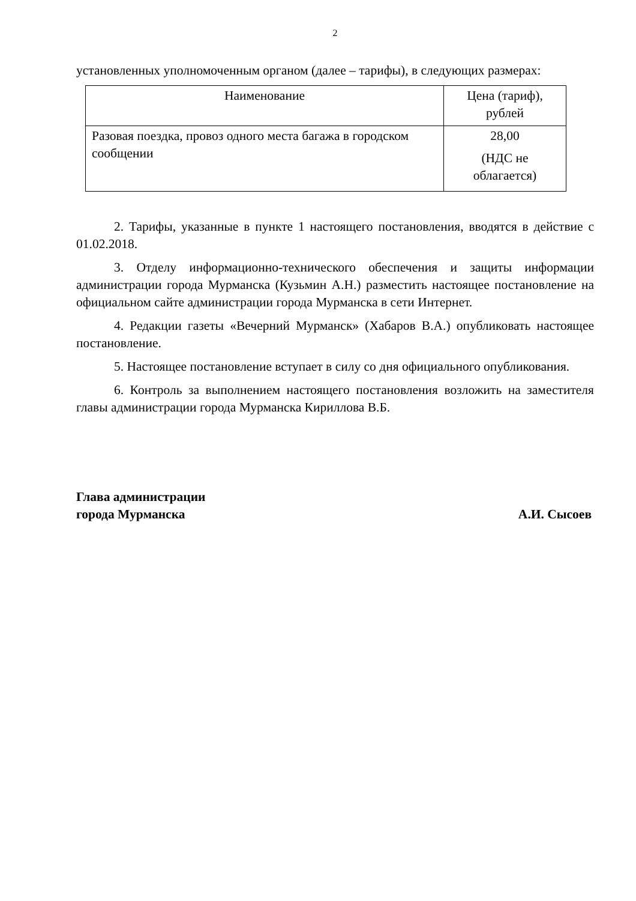2
установленных уполномоченным органом (далее – тарифы), в следующих размерах:
| Наименование | Цена (тариф), рублей |
| --- | --- |
| Разовая поездка, провоз одного места багажа в городском сообщении | 28,00 (НДС не облагается) |
2. Тарифы, указанные в пункте 1 настоящего постановления, вводятся в действие с 01.02.2018.
3. Отделу информационно-технического обеспечения и защиты информации администрации города Мурманска (Кузьмин А.Н.) разместить настоящее постановление на официальном сайте администрации города Мурманска в сети Интернет.
4. Редакции газеты «Вечерний Мурманск» (Хабаров В.А.) опубликовать настоящее постановление.
5. Настоящее постановление вступает в силу со дня официального опубликования.
6. Контроль за выполнением настоящего постановления возложить на заместителя главы администрации города Мурманска Кириллова В.Б.
Глава администрации
города Мурманска
А.И. Сысоев